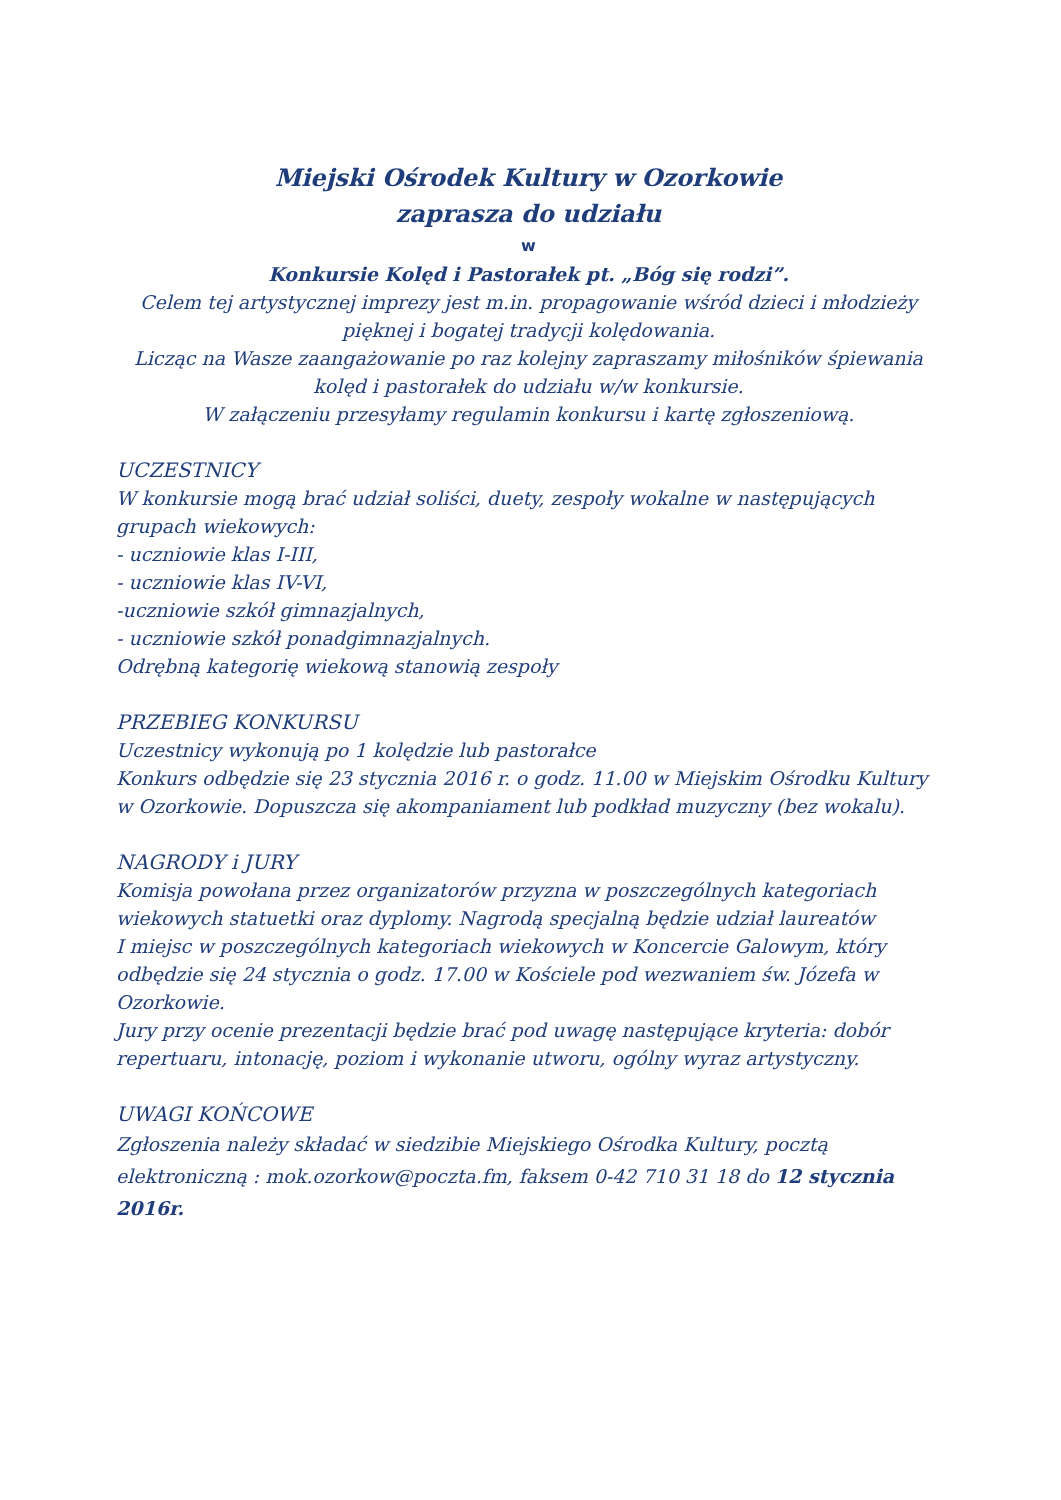Miejski Ośrodek Kultury w Ozorkowie
zaprasza do udziału
w
Konkursie Kolęd i Pastorałek pt. „Bóg się rodzi”.
Celem tej artystycznej imprezy jest m.in. propagowanie wśród dzieci i młodzieży pięknej i bogatej tradycji kolędowania.
Licząc na Wasze zaangażowanie po raz kolejny zapraszamy miłośników śpiewania kolęd i pastorałek do udziału w/w konkursie.
W załączeniu przesyłamy regulamin konkursu i kartę zgłoszeniową.
UCZESTNICY
W konkursie mogą brać udział soliści, duety, zespoły wokalne w następujących grupach wiekowych:
- uczniowie klas I-III,
- uczniowie klas IV-VI,
-uczniowie szkół gimnazjalnych,
- uczniowie szkół ponadgimnazjalnych.
Odrębną kategorię wiekową stanowią zespoły
PRZEBIEG KONKURSU
Uczestnicy wykonują po 1 kolędzie lub pastorałce
Konkurs odbędzie się 23 stycznia 2016 r. o godz. 11.00 w Miejskim Ośrodku Kultury w Ozorkowie. Dopuszcza się akompaniament lub podkład muzyczny (bez wokalu).
NAGRODY i JURY
Komisja powołana przez organizatorów przyzna w poszczególnych kategoriach wiekowych statuetki oraz dyplomy. Nagrodą specjalną będzie udział laureatów
I miejsc w poszczególnych kategoriach wiekowych w Koncercie Galowym, który odbędzie się 24 stycznia o godz. 17.00 w Kościele pod wezwaniem św. Józefa w Ozorkowie.
Jury przy ocenie prezentacji będzie brać pod uwagę następujące kryteria: dobór repertuaru, intonację, poziom i wykonanie utworu, ogólny wyraz artystyczny.
UWAGI KOŃCOWE
Zgłoszenia należy składać w siedzibie Miejskiego Ośrodka Kultury, pocztą elektroniczną : mok.ozorkow@poczta.fm, faksem 0-42 710 31 18 do 12 stycznia 2016r.